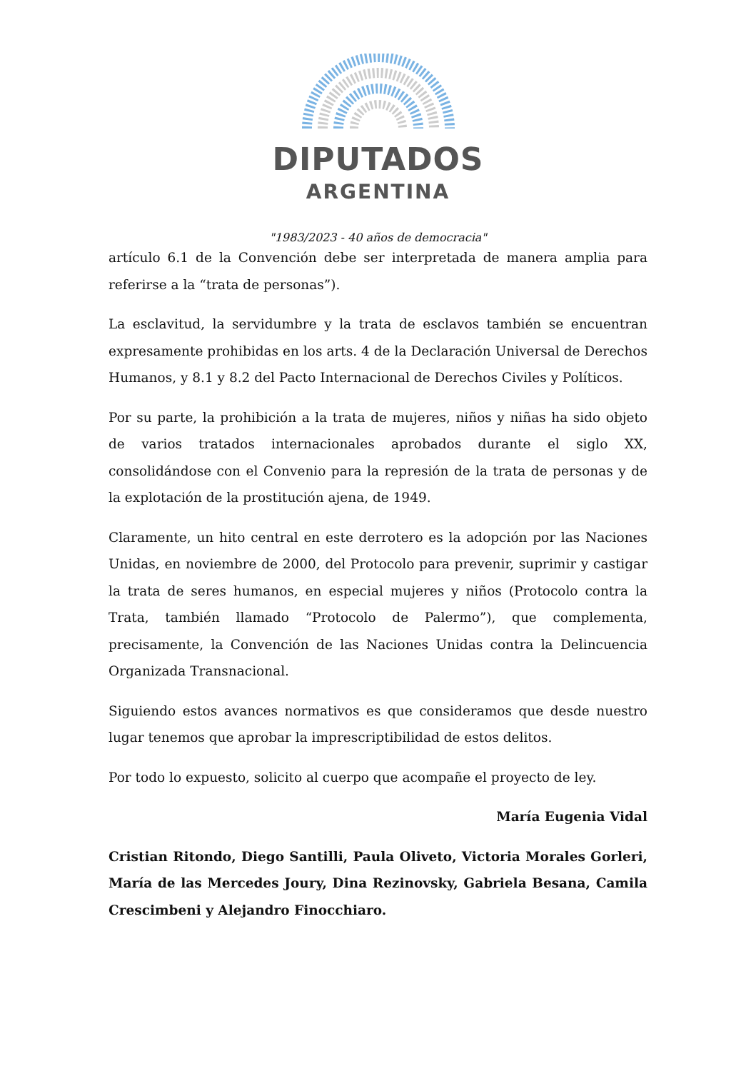DIPUTADOS
ARGENTINA
"1983/2023 - 40 años de democracia"
artículo 6.1 de la Convención debe ser interpretada de manera amplia para referirse a la “trata de personas”).
La esclavitud, la servidumbre y la trata de esclavos también se encuentran expresamente prohibidas en los arts. 4 de la Declaración Universal de Derechos Humanos, y 8.1 y 8.2 del Pacto Internacional de Derechos Civiles y Políticos.
Por su parte, la prohibición a la trata de mujeres, niños y niñas ha sido objeto de varios tratados internacionales aprobados durante el siglo XX, consolidándose con el Convenio para la represión de la trata de personas y de la explotación de la prostitución ajena, de 1949.
Claramente, un hito central en este derrotero es la adopción por las Naciones Unidas, en noviembre de 2000, del Protocolo para prevenir, suprimir y castigar la trata de seres humanos, en especial mujeres y niños (Protocolo contra la Trata, también llamado “Protocolo de Palermo”), que complementa, precisamente, la Convención de las Naciones Unidas contra la Delincuencia Organizada Transnacional.
Siguiendo estos avances normativos es que consideramos que desde nuestro lugar tenemos que aprobar la imprescriptibilidad de estos delitos.
Por todo lo expuesto, solicito al cuerpo que acompañe el proyecto de ley.
María Eugenia Vidal
Cristian Ritondo, Diego Santilli, Paula Oliveto, Victoria Morales Gorleri, María de las Mercedes Joury, Dina Rezinovsky, Gabriela Besana, Camila Crescimbeni y Alejandro Finocchiaro.